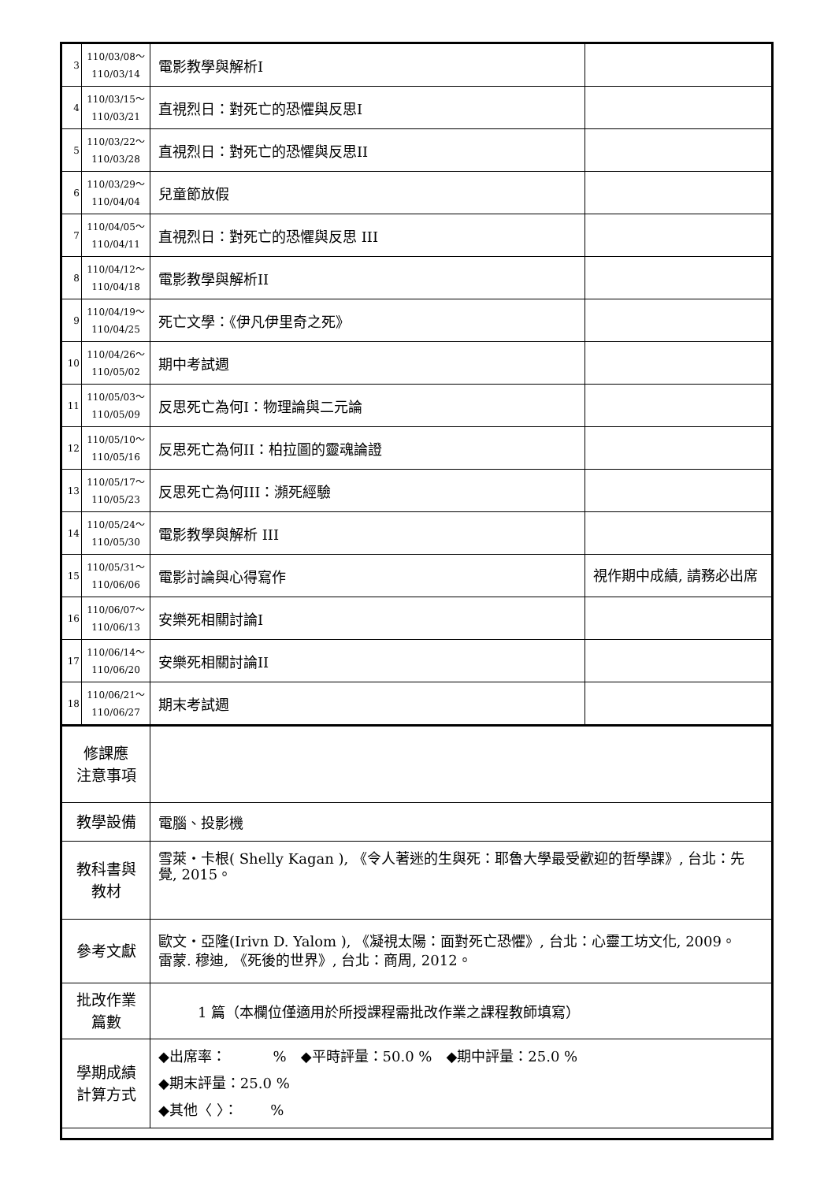| 3 | 110/03/08～ 110/03/14 | 電影教學與解析I | |
| 4 | 110/03/15～ 110/03/21 | 直視烈日：對死亡的恐懼與反思I | |
| 5 | 110/03/22～ 110/03/28 | 直視烈日：對死亡的恐懼與反思II | |
| 6 | 110/03/29～ 110/04/04 | 兒童節放假 | |
| 7 | 110/04/05～ 110/04/11 | 直視烈日：對死亡的恐懼與反思 III | |
| 8 | 110/04/12～ 110/04/18 | 電影教學與解析II | |
| 9 | 110/04/19～ 110/04/25 | 死亡文學：《伊凡伊里奇之死》 | |
| 10 | 110/04/26～ 110/05/02 | 期中考試週 | |
| 11 | 110/05/03～ 110/05/09 | 反思死亡為何I：物理論與二元論 | |
| 12 | 110/05/10～ 110/05/16 | 反思死亡為何II：柏拉圖的靈魂論證 | |
| 13 | 110/05/17～ 110/05/23 | 反思死亡為何III：瀕死經驗 | |
| 14 | 110/05/24～ 110/05/30 | 電影教學與解析 III | |
| 15 | 110/05/31～ 110/06/06 | 電影討論與心得寫作 | 視作期中成績, 請務必出席 |
| 16 | 110/06/07～ 110/06/13 | 安樂死相關討論I | |
| 17 | 110/06/14～ 110/06/20 | 安樂死相關討論II | |
| 18 | 110/06/21～ 110/06/27 | 期末考試週 | |
| 修課應 注意事項 | | | |
| 教學設備 | | 電腦、投影機 | |
| 教科書與 教材 | | 雪萊‧卡根( Shelly Kagan ), 《令人著迷的生與死：耶魯大學最受歡迎的哲學課》, 台北：先覺, 2015。 | |
| 參考文獻 | | 歐文‧亞隆(Irivn D. Yalom ), 《凝視太陽：面對死亡恐懼》, 台北：心靈工坊文化, 2009。 雷蒙. 穆迪, 《死後的世界》, 台北：商周, 2012。 | |
| 批改作業 篇數 | | 1 篇（本欄位僅適用於所授課程需批改作業之課程教師填寫） | |
| 學期成績 計算方式 | | ◆出席率： % ◆平時評量：50.0 % ◆期中評量：25.0 % ◆期末評量：25.0 % ◆其他〈 〉： % | |